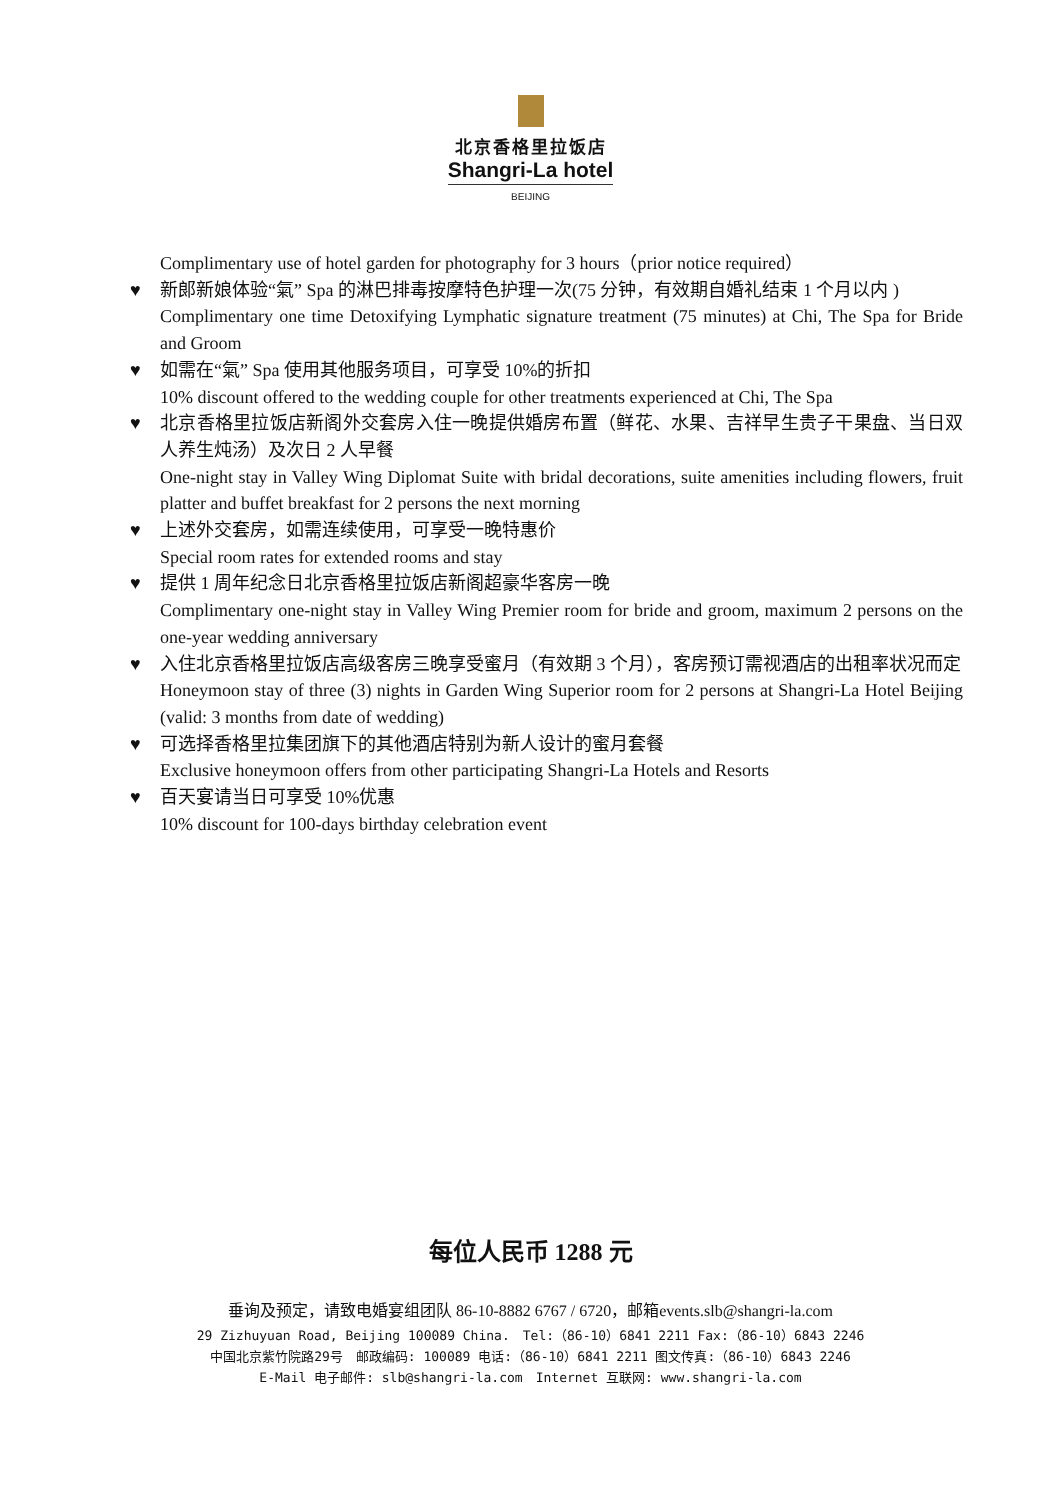北京香格里拉饭店
Shangri-La hotel
BEIJING
Complimentary use of hotel garden for photography for 3 hours（prior notice required）
♥ 新郎新娘体验“氣” Spa 的淋巴排毒按摩特色护理一次(75 分钟，有效期自婚礼结束 1 个月以内 )
Complimentary one time Detoxifying Lymphatic signature treatment (75 minutes) at Chi, The Spa for Bride and Groom
♥ 如需在“氣” Spa 使用其他服务项目，可享受 10%的折扣
10% discount offered to the wedding couple for other treatments experienced at Chi, The Spa
♥ 北京香格里拉饭店新阁外交套房入住一晚提供婚房布置（鲜花、水果、吉祥早生贵子干果盘、当日双人养生炖汤）及次日 2 人早餐
One-night stay in Valley Wing Diplomat Suite with bridal decorations, suite amenities including flowers, fruit platter and buffet breakfast for 2 persons the next morning
♥ 上述外交套房，如需连续使用，可享受一晚特惠价
Special room rates for extended rooms and stay
♥ 提供 1 周年纪念日北京香格里拉饭店新阁超豪华客房一晚
Complimentary one-night stay in Valley Wing Premier room for bride and groom, maximum 2 persons on the one-year wedding anniversary
♥ 入住北京香格里拉饭店高级客房三晚享受蜜月（有效期 3 个月），客房预订需视酒店的出租率状况而定
Honeymoon stay of three (3) nights in Garden Wing Superior room for 2 persons at Shangri-La Hotel Beijing (valid: 3 months from date of wedding)
♥ 可选择香格里拉集团旗下的其他酒店特别为新人设计的蜜月套餐
Exclusive honeymoon offers from other participating Shangri-La Hotels and Resorts
♥ 百天宴请当日可享受 10%优惠
10% discount for 100-days birthday celebration event
每位人民币 1288 元
垂询及预定，请致电婚宴组团队 86-10-8882 6767 / 6720，邮箱events.slb@shangri-la.com
29 Zizhuyuan Road, Beijing 100089 China.　Tel:（86-10）6841 2211 Fax:（86-10）6843 2246
中国北京紫竹院路29号　邮政编码: 100089 电话:（86-10）6841 2211 图文传真:（86-10）6843 2246
E-Mail 电子邮件: slb@shangri-la.com　Internet 互联网: www.shangri-la.com